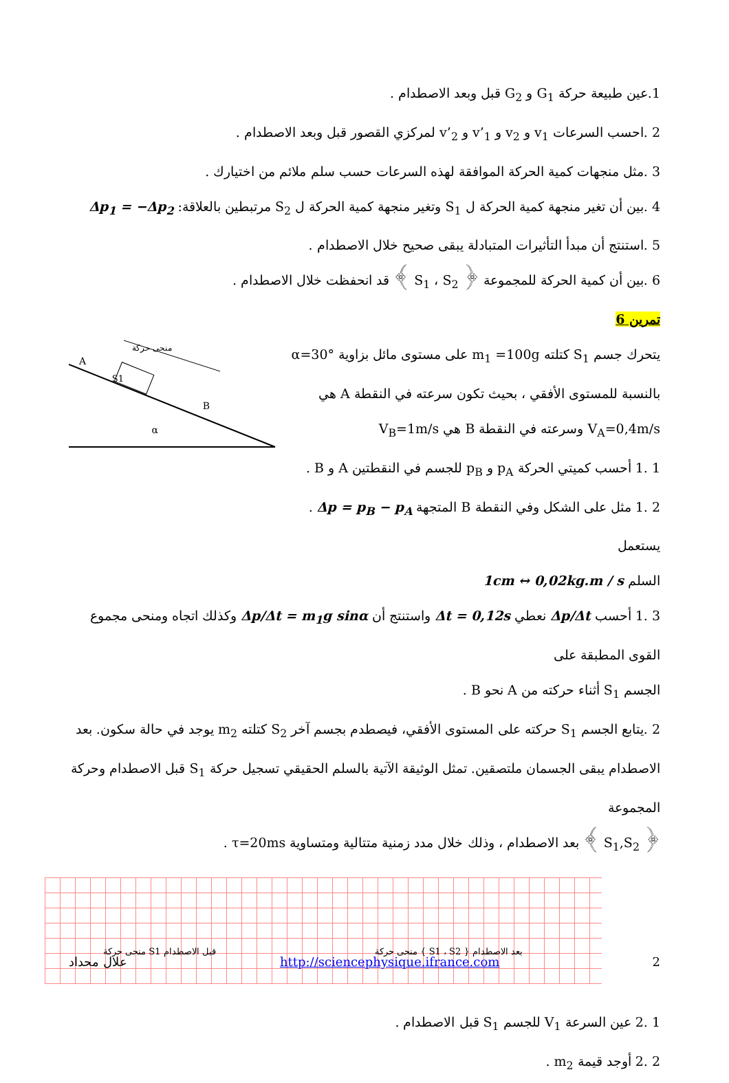1.عين طبيعة حركة G<sub>1</sub> و G<sub>2</sub> قبل وبعد الاصطدام .
2 .احسب السرعات v<sub>1</sub> و v<sub>2</sub> و v’<sub>1</sub> و v’<sub>2</sub> لمركزي القصور قبل وبعد الاصطدام .
3 .مثل منجهات كمية الحركة الموافقة لهذه السرعات حسب سلم ملائم من اختيارك .
4 .بين أن تغير منجهة كمية الحركة ل S<sub>1</sub> وتغير منجهة كمية الحركة ل S<sub>2</sub> مرتبطين بالعلاقة: Δp<sub>1</sub> = −Δp<sub>2</sub>
5 .استنتج أن مبدأ التأثيرات المتبادلة يبقى صحيح خلال الاصطدام .
6 .بين أن كمية الحركة للمجموعة ﴿ S<sub>1</sub> ، S<sub>2</sub> ﴾ قد انحفظت خلال الاصطدام .
تمرين 6
يتحرك جسم S<sub>1</sub> كتلته m<sub>1</sub> =100g على مستوى مائل بزاوية α=30°
بالنسبة للمستوى الأفقي ، بحيث تكون سرعته في النقطة A هي
V<sub>A</sub>=0,4m/s وسرعته في النقطة B هي V<sub>B</sub>=1m/s
1 .1 أحسب كميتي الحركة p<sub>A</sub> و p<sub>B</sub> للجسم في النقطتين A و B .
2 .1 مثل على الشكل وفي النقطة B المتجهة Δp = p<sub>B</sub> − p<sub>A</sub> . يستعمل
السلم 1cm ↔ 0,02kg.m / s
S1
A
B
α
منحى حركة
3 .1 أحسب Δp/Δt نعطي Δt = 0,12s واستنتج أن Δp/Δt = m<sub>1</sub>g sinα وكذلك اتجاه ومنحى مجموع القوى المطبقة على
الجسم S<sub>1</sub> أثناء حركته من A نحو B .
2 .يتابع الجسم S<sub>1</sub> حركته على المستوى الأفقي، فيصطدم بجسم آخر S<sub>2</sub> كتلته m<sub>2</sub> يوجد في حالة سكون. بعد
الاصطدام يبقى الجسمان ملتصقين. تمثل الوثيقة الآتية بالسلم الحقيقي تسجيل حركة S<sub>1</sub> قبل الاصطدام وحركة المجموعة
﴿ S<sub>1</sub>,S<sub>2</sub> ﴾ بعد الاصطدام ، وذلك خلال مدد زمنية متتالية ومتساوية τ=20ms .
منحى حركة S1 قبل الاصطدام منحى حركة { S1 ، S2 } بعد الاصطدام
1 .2 عين السرعة V<sub>1</sub> للجسم S<sub>1</sub> قبل الاصطدام .
2 .2 أوجد قيمة m<sub>2</sub> .
علال محداد http://sciencephysique.ifrance.com 2